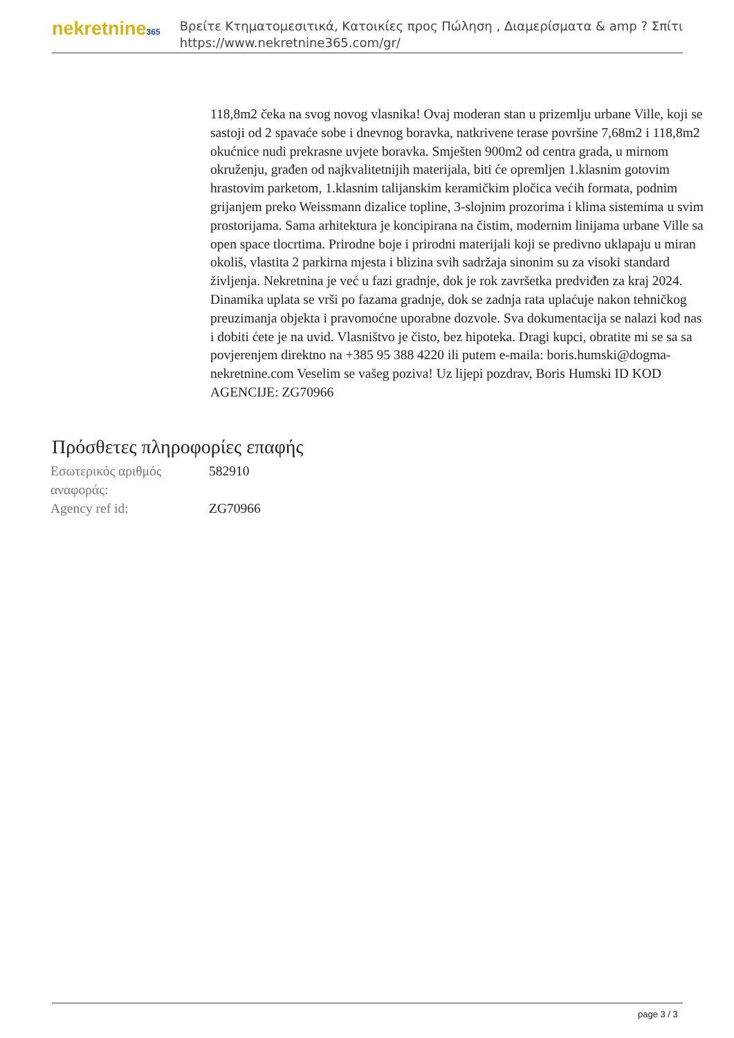nekretnine365
Βρείτε Κτηματομεσιτικά, Κατοικίες προς Πώληση , Διαμερίσματα & amp ? Σπίτι
https://www.nekretnine365.com/gr/
118,8m2 čeka na svog novog vlasnika! Ovaj moderan stan u prizemlju urbane Ville, koji se sastoji od 2 spavaće sobe i dnevnog boravka, natkrivene terase površine 7,68m2 i 118,8m2 okućnice nudi prekrasne uvjete boravka. Smješten 900m2 od centra grada, u mirnom okruženju, građen od najkvalitetnijih materijala, biti će opremljen 1.klasnim gotovim hrastovim parketom, 1.klasnim talijanskim keramičkim pločica većih formata, podnim grijanjem preko Weissmann dizalice topline, 3-slojnim prozorima i klima sistemima u svim prostorijama. Sama arhitektura je koncipirana na čistim, modernim linijama urbane Ville sa open space tlocrtima. Prirodne boje i prirodni materijali koji se predivno uklapaju u miran okoliš, vlastita 2 parkirna mjesta i blizina svih sadržaja sinonim su za visoki standard življenja. Nekretnina je već u fazi gradnje, dok je rok završetka predviđen za kraj 2024. Dinamika uplata se vrši po fazama gradnje, dok se zadnja rata uplaćuje nakon tehničkog preuzimanja objekta i pravomoćne uporabne dozvole. Sva dokumentacija se nalazi kod nas i dobiti ćete je na uvid. Vlasništvo je čisto, bez hipoteka. Dragi kupci, obratite mi se sa sa povjerenjem direktno na +385 95 388 4220 ili putem e-maila: boris.humski@dogma-nekretnine.com Veselim se vašeg poziva! Uz lijepi pozdrav, Boris Humski ID KOD AGENCIJE: ZG70966
Πρόσθετες πληροφορίες επαφής
| Εσωτερικός αριθμός αναφοράς: | 582910 |
| Agency ref id: | ZG70966 |
page 3 / 3